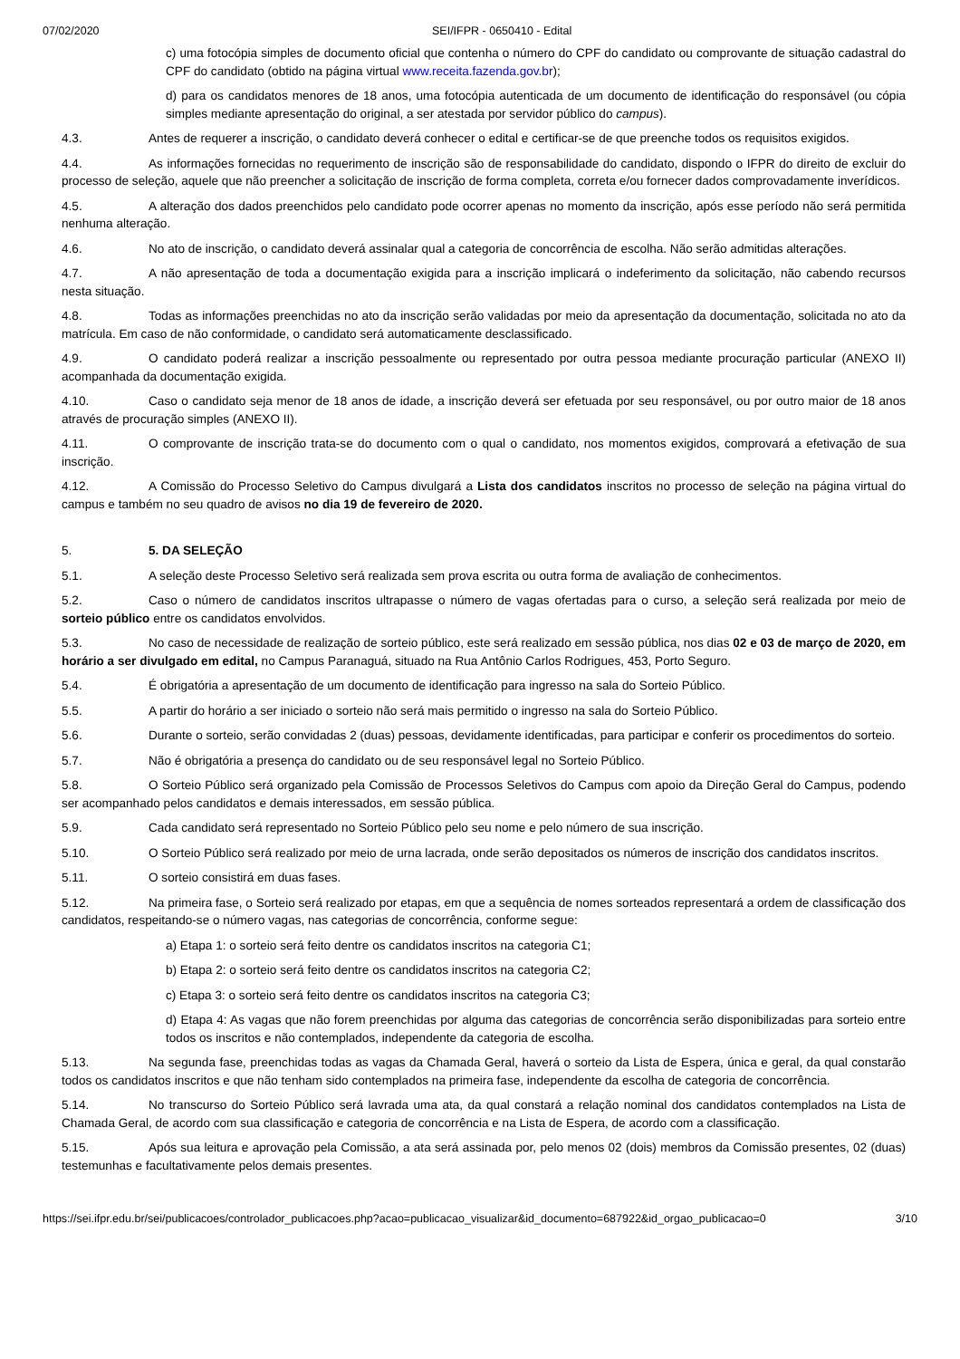07/02/2020 SEI/IFPR - 0650410 - Edital
c) uma fotocópia simples de documento oficial que contenha o número do CPF do candidato ou comprovante de situação cadastral do CPF do candidato (obtido na página virtual www.receita.fazenda.gov.br);
d) para os candidatos menores de 18 anos, uma fotocópia autenticada de um documento de identificação do responsável (ou cópia simples mediante apresentação do original, a ser atestada por servidor público do campus).
4.3. Antes de requerer a inscrição, o candidato deverá conhecer o edital e certificar-se de que preenche todos os requisitos exigidos.
4.4. As informações fornecidas no requerimento de inscrição são de responsabilidade do candidato, dispondo o IFPR do direito de excluir do processo de seleção, aquele que não preencher a solicitação de inscrição de forma completa, correta e/ou fornecer dados comprovadamente inverídicos.
4.5. A alteração dos dados preenchidos pelo candidato pode ocorrer apenas no momento da inscrição, após esse período não será permitida nenhuma alteração.
4.6. No ato de inscrição, o candidato deverá assinalar qual a categoria de concorrência de escolha. Não serão admitidas alterações.
4.7. A não apresentação de toda a documentação exigida para a inscrição implicará o indeferimento da solicitação, não cabendo recursos nesta situação.
4.8. Todas as informações preenchidas no ato da inscrição serão validadas por meio da apresentação da documentação, solicitada no ato da matrícula. Em caso de não conformidade, o candidato será automaticamente desclassificado.
4.9. O candidato poderá realizar a inscrição pessoalmente ou representado por outra pessoa mediante procuração particular (ANEXO II) acompanhada da documentação exigida.
4.10. Caso o candidato seja menor de 18 anos de idade, a inscrição deverá ser efetuada por seu responsável, ou por outro maior de 18 anos através de procuração simples (ANEXO II).
4.11. O comprovante de inscrição trata-se do documento com o qual o candidato, nos momentos exigidos, comprovará a efetivação de sua inscrição.
4.12. A Comissão do Processo Seletivo do Campus divulgará a Lista dos candidatos inscritos no processo de seleção na página virtual do campus e também no seu quadro de avisos no dia 19 de fevereiro de 2020.
5. 5. DA SELEÇÃO
5.1. A seleção deste Processo Seletivo será realizada sem prova escrita ou outra forma de avaliação de conhecimentos.
5.2. Caso o número de candidatos inscritos ultrapasse o número de vagas ofertadas para o curso, a seleção será realizada por meio de sorteio público entre os candidatos envolvidos.
5.3. No caso de necessidade de realização de sorteio público, este será realizado em sessão pública, nos dias 02 e 03 de março de 2020, em horário a ser divulgado em edital, no Campus Paranaguá, situado na Rua Antônio Carlos Rodrigues, 453, Porto Seguro.
5.4. É obrigatória a apresentação de um documento de identificação para ingresso na sala do Sorteio Público.
5.5. A partir do horário a ser iniciado o sorteio não será mais permitido o ingresso na sala do Sorteio Público.
5.6. Durante o sorteio, serão convidadas 2 (duas) pessoas, devidamente identificadas, para participar e conferir os procedimentos do sorteio.
5.7. Não é obrigatória a presença do candidato ou de seu responsável legal no Sorteio Público.
5.8. O Sorteio Público será organizado pela Comissão de Processos Seletivos do Campus com apoio da Direção Geral do Campus, podendo ser acompanhado pelos candidatos e demais interessados, em sessão pública.
5.9. Cada candidato será representado no Sorteio Público pelo seu nome e pelo número de sua inscrição.
5.10. O Sorteio Público será realizado por meio de urna lacrada, onde serão depositados os números de inscrição dos candidatos inscritos.
5.11. O sorteio consistirá em duas fases.
5.12. Na primeira fase, o Sorteio será realizado por etapas, em que a sequência de nomes sorteados representará a ordem de classificação dos candidatos, respeitando-se o número vagas, nas categorias de concorrência, conforme segue:
a) Etapa 1: o sorteio será feito dentre os candidatos inscritos na categoria C1;
b) Etapa 2: o sorteio será feito dentre os candidatos inscritos na categoria C2;
c) Etapa 3: o sorteio será feito dentre os candidatos inscritos na categoria C3;
d) Etapa 4: As vagas que não forem preenchidas por alguma das categorias de concorrência serão disponibilizadas para sorteio entre todos os inscritos e não contemplados, independente da categoria de escolha.
5.13. Na segunda fase, preenchidas todas as vagas da Chamada Geral, haverá o sorteio da Lista de Espera, única e geral, da qual constarão todos os candidatos inscritos e que não tenham sido contemplados na primeira fase, independente da escolha de categoria de concorrência.
5.14. No transcurso do Sorteio Público será lavrada uma ata, da qual constará a relação nominal dos candidatos contemplados na Lista de Chamada Geral, de acordo com sua classificação e categoria de concorrência e na Lista de Espera, de acordo com a classificação.
5.15. Após sua leitura e aprovação pela Comissão, a ata será assinada por, pelo menos 02 (dois) membros da Comissão presentes, 02 (duas) testemunhas e facultativamente pelos demais presentes.
https://sei.ifpr.edu.br/sei/publicacoes/controlador_publicacoes.php?acao=publicacao_visualizar&id_documento=687922&id_orgao_publicacao=0 3/10